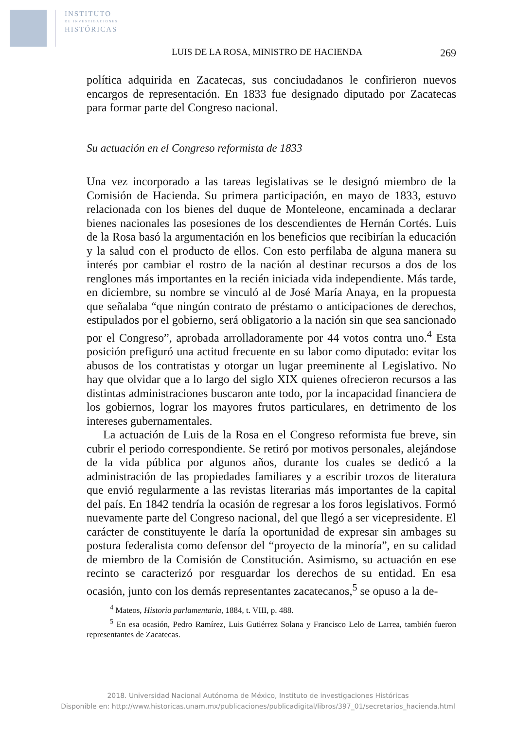INSTITUTO
DE INVESTIGACIONES
HISTÓRICAS
LUIS DE LA ROSA, MINISTRO DE HACIENDA 269
política adquirida en Zacatecas, sus conciudadanos le confirieron nuevos encargos de representación. En 1833 fue designado diputado por Zacatecas para formar parte del Congreso nacional.
Su actuación en el Congreso reformista de 1833
Una vez incorporado a las tareas legislativas se le designó miembro de la Comisión de Hacienda. Su primera participación, en mayo de 1833, estuvo relacionada con los bienes del duque de Monteleone, encaminada a declarar bienes nacionales las posesiones de los descendientes de Hernán Cortés. Luis de la Rosa basó la argumentación en los beneficios que recibirían la educación y la salud con el producto de ellos. Con esto perfilaba de alguna manera su interés por cambiar el rostro de la nación al destinar recursos a dos de los renglones más importantes en la recién iniciada vida independiente. Más tarde, en diciembre, su nombre se vinculó al de José María Anaya, en la propuesta que señalaba “que ningún contrato de préstamo o anticipaciones de derechos, estipulados por el gobierno, será obligatorio a la nación sin que sea sancionado por el Congreso”, aprobada arrolladoramente por 44 votos contra uno.<sup>4</sup> Esta posición prefiguró una actitud frecuente en su labor como diputado: evitar los abusos de los contratistas y otorgar un lugar preeminente al Legislativo. No hay que olvidar que a lo largo del siglo XIX quienes ofrecieron recursos a las distintas administraciones buscaron ante todo, por la incapacidad financiera de los gobiernos, lograr los mayores frutos particulares, en detrimento de los intereses gubernamentales.
La actuación de Luis de la Rosa en el Congreso reformista fue breve, sin cubrir el periodo correspondiente. Se retiró por motivos personales, alejándose de la vida pública por algunos años, durante los cuales se dedicó a la administración de las propiedades familiares y a escribir trozos de literatura que envió regularmente a las revistas literarias más importantes de la capital del país. En 1842 tendría la ocasión de regresar a los foros legislativos. Formó nuevamente parte del Congreso nacional, del que llegó a ser vicepresidente. El carácter de constituyente le daría la oportunidad de expresar sin ambages su postura federalista como defensor del “proyecto de la minoría”, en su calidad de miembro de la Comisión de Constitución. Asimismo, su actuación en ese recinto se caracterizó por resguardar los derechos de su entidad. En esa ocasión, junto con los demás representantes zacatecanos,<sup>5</sup> se opuso a la de-
<sup>4</sup> Mateos, Historia parlamentaria, 1884, t. VIII, p. 488.
<sup>5</sup> En esa ocasión, Pedro Ramírez, Luis Gutiérrez Solana y Francisco Lelo de Larrea, también fueron representantes de Zacatecas.
2018. Universidad Nacional Autónoma de México, Instituto de investigaciones Históricas
Disponible en: http://www.historicas.unam.mx/publicaciones/publicadigital/libros/397_01/secretarios_hacienda.html